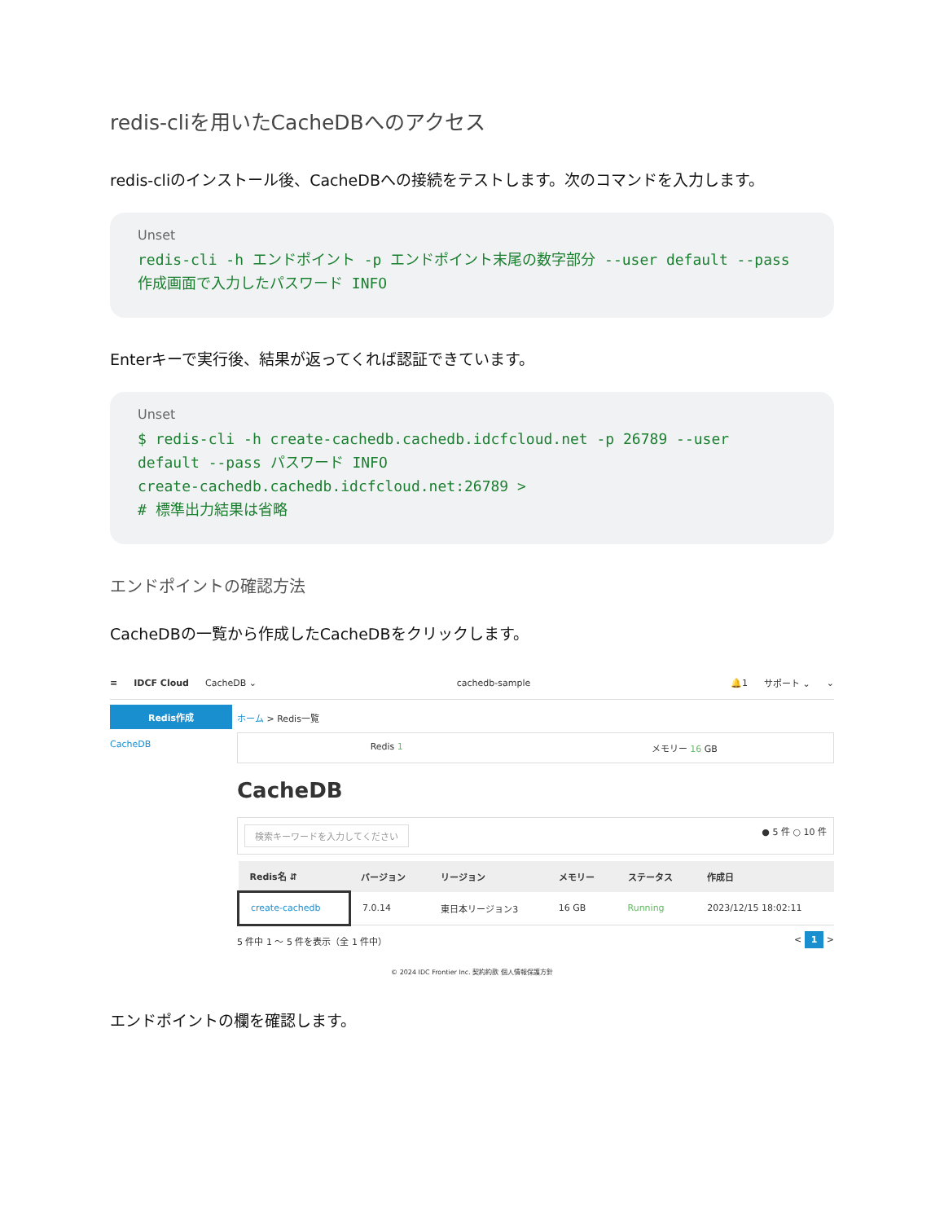redis-cliを用いたCacheDBへのアクセス
redis-cliのインストール後、CacheDBへの接続をテストします。次のコマンドを入力します。
Unset
redis-cli -h エンドポイント -p エンドポイント末尾の数字部分 --user default --pass 作成画面で入力したパスワード INFO
Enterキーで実行後、結果が返ってくれば認証できています。
Unset
$ redis-cli -h create-cachedb.cachedb.idcfcloud.net -p 26789 --user
default --pass パスワード INFO
create-cachedb.cachedb.idcfcloud.net:26789 >
# 標準出力結果は省略
エンドポイントの確認方法
CacheDBの一覧から作成したCacheDBをクリックします。
≡ IDCF Cloud CacheDB ⌄ cachedb-sample 🔔1 サポート ⌄ ⌄
Redis作成
CacheDB
ホーム > Redis一覧
Redis 1 メモリー 16 GB
CacheDB
検索キーワードを入力してください ● 5 件 ○ 10 件
| Redis名 ⇵ | バージョン | リージョン | メモリー | ステータス | 作成日 |
| --- | --- | --- | --- | --- | --- |
| create-cachedb | 7.0.14 | 東日本リージョン3 | 16 GB | Running | 2023/12/15 18:02:11 |
5 件中 1 ～ 5 件を表示（全 1 件中） < 1 >
© 2024 IDC Frontier Inc. 契約約款 個人情報保護方針
エンドポイントの欄を確認します。